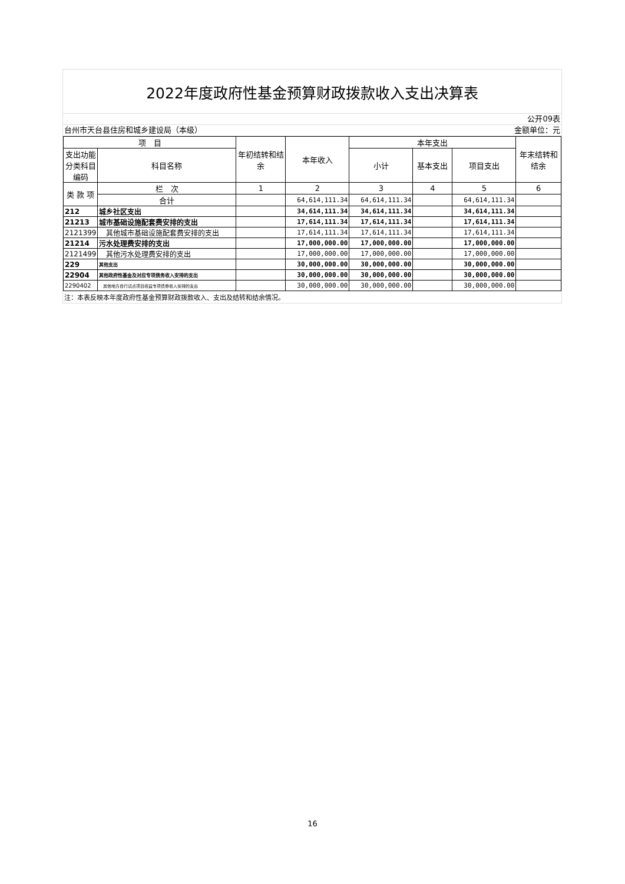2022年度政府性基金预算财政拨款收入支出决算表
公开09表
台州市天台县住房和城乡建设局（本级） 金额单位：元
| 项 目 | | 年初结转和结余 | 本年收入 | 本年支出 | | | 年末结转和结余 |
| --- | --- | --- | --- | --- | --- | --- | --- |
| 支出功能分类科目编码 | 科目名称 | | | 小计 | 基本支出 | 项目支出 | |
| 类 款 项 | 栏 次 | 1 | 2 | 3 | 4 | 5 | 6 |
| | 合计 | | 64,614,111.34 | 64,614,111.34 | | 64,614,111.34 | |
| 212 | 城乡社区支出 | | 34,614,111.34 | 34,614,111.34 | | 34,614,111.34 | |
| 21213 | 城市基础设施配套费安排的支出 | | 17,614,111.34 | 17,614,111.34 | | 17,614,111.34 | |
| 2121399 | 其他城市基础设施配套费安排的支出 | | 17,614,111.34 | 17,614,111.34 | | 17,614,111.34 | |
| 21214 | 污水处理费安排的支出 | | 17,000,000.00 | 17,000,000.00 | | 17,000,000.00 | |
| 2121499 | 其他污水处理费安排的支出 | | 17,000,000.00 | 17,000,000.00 | | 17,000,000.00 | |
| 229 | 其他支出 | | 30,000,000.00 | 30,000,000.00 | | 30,000,000.00 | |
| 22904 | 其他政府性基金及对应专项债务收入安排的支出 | | 30,000,000.00 | 30,000,000.00 | | 30,000,000.00 | |
| 2290402 | 其他地方自行试点项目收益专项债券收入安排的支出 | | 30,000,000.00 | 30,000,000.00 | | 30,000,000.00 | |
注：本表反映本年度政府性基金预算财政拨款收入、支出及结转和结余情况。
16